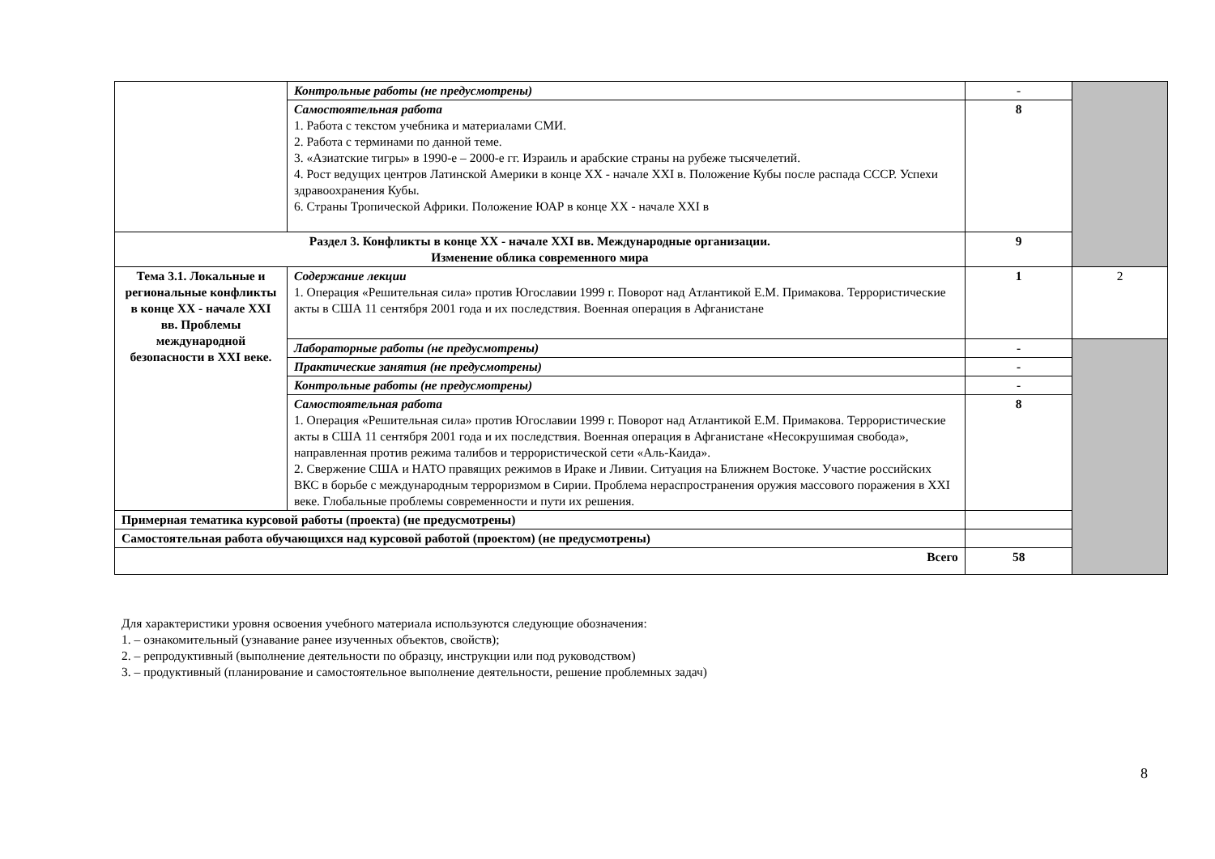| | Контрольные работы (не предусмотрены) | - | |
| | Самостоятельная работа 1. Работа с текстом учебника и материалами СМИ. 2. Работа с терминами по данной теме. 3. «Азиатские тигры» в 1990-е – 2000-е гг. Израиль и арабские страны на рубеже тысячелетий. 4. Рост ведущих центров Латинской Америки в конце XX - начале XXI в. Положение Кубы после распада СССР. Успехи здравоохранения Кубы. 6. Страны Тропической Африки. Положение ЮАР в конце XX - начале XXI в | 8 | |
| Раздел 3. Конфликты в конце XX - начале XXI вв. Международные организации. Изменение облика современного мира | | 9 | |
| Тема 3.1. Локальные и региональные конфликты в конце XX - начале XXI вв. Проблемы международной безопасности в XXI веке. | Содержание лекции 1. Операция «Решительная сила» против Югославии 1999 г. Поворот над Атлантикой Е.М. Примакова. Террористические акты в США 11 сентября 2001 года и их последствия. Военная операция в Афганистане | 1 | 2 |
| | Лабораторные работы (не предусмотрены) | - | |
| | Практические занятия (не предусмотрены) | - | |
| | Контрольные работы (не предусмотрены) | - | |
| | Самостоятельная работа 1. Операция «Решительная сила» против Югославии 1999 г. Поворот над Атлантикой Е.М. Примакова. Террористические акты в США 11 сентября 2001 года и их последствия. Военная операция в Афганистане «Несокрушимая свобода», направленная против режима талибов и террористической сети «Аль-Каида». 2. Свержение США и НАТО правящих режимов в Ираке и Ливии. Ситуация на Ближнем Востоке. Участие российских ВКС в борьбе с международным терроризмом в Сирии. Проблема нераспространения оружия массового поражения в XXI веке. Глобальные проблемы современности и пути их решения. | 8 | |
| Примерная тематика курсовой работы (проекта) (не предусмотрены) | | | |
| Самостоятельная работа обучающихся над курсовой работой (проектом) (не предусмотрены) | | | |
| Всего | | 58 | |
Для характеристики уровня освоения учебного материала используются следующие обозначения:
1. – ознакомительный (узнавание ранее изученных объектов, свойств);
2. – репродуктивный (выполнение деятельности по образцу, инструкции или под руководством)
3. – продуктивный (планирование и самостоятельное выполнение деятельности, решение проблемных задач)
8